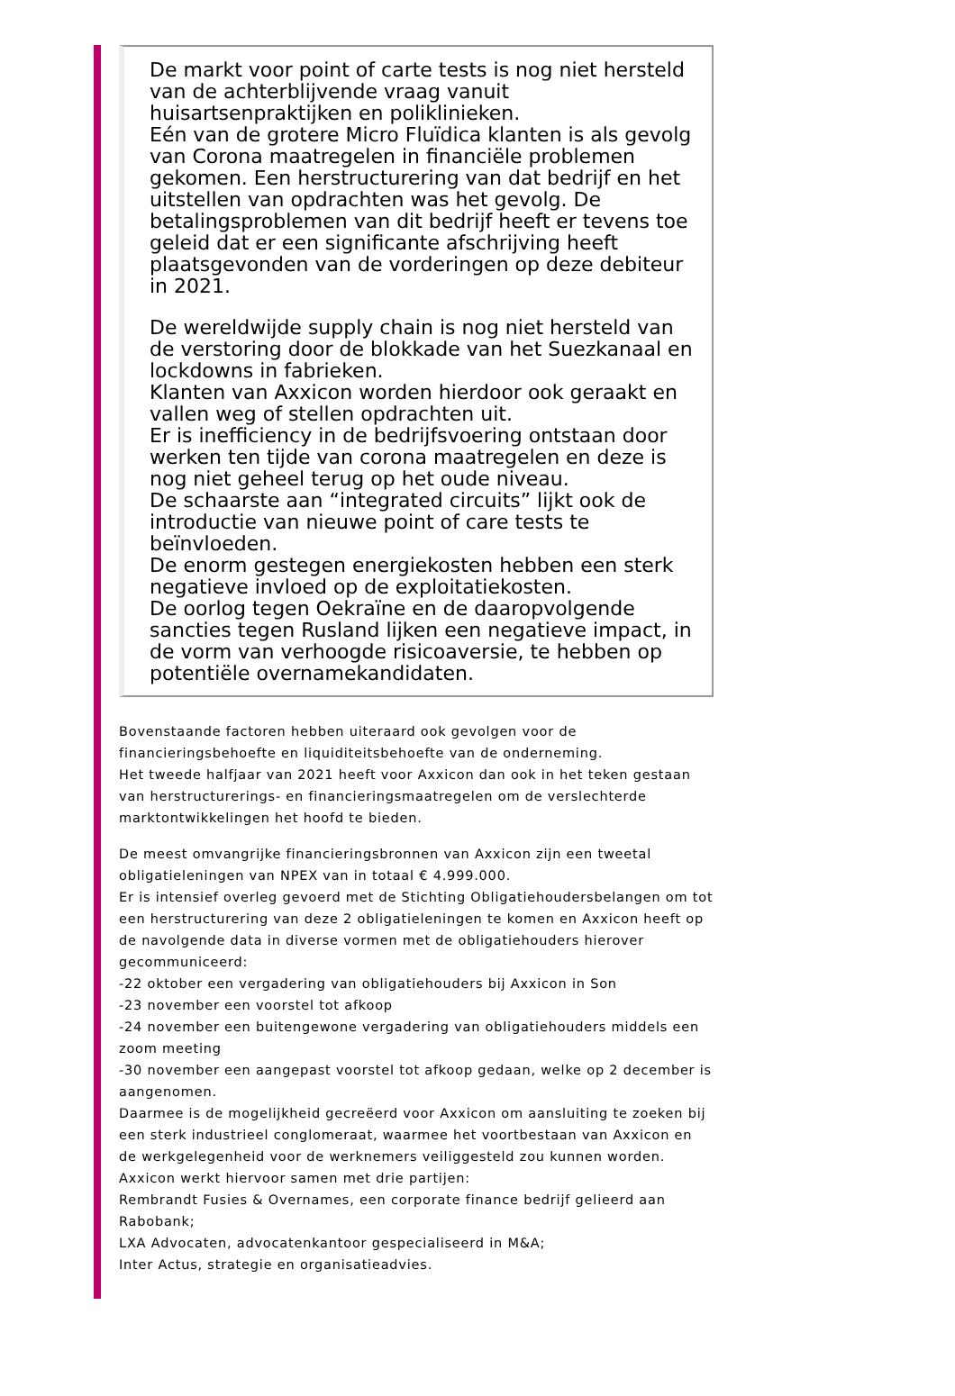De markt voor point of carte tests is nog niet hersteld van de achterblijvende vraag vanuit huisartsenpraktijken en poliklinieken.
Eén van de grotere Micro Fluïdica klanten is als gevolg van Corona maatregelen in financiële problemen gekomen. Een herstructurering van dat bedrijf en het uitstellen van opdrachten was het gevolg. De betalingsproblemen van dit bedrijf heeft er tevens toe geleid dat er een significante afschrijving heeft plaatsgevonden van de vorderingen op deze debiteur in 2021.
De wereldwijde supply chain is nog niet hersteld van de verstoring door de blokkade van het Suezkanaal en lockdowns in fabrieken.
Klanten van Axxicon worden hierdoor ook geraakt en vallen weg of stellen opdrachten uit.
Er is inefficiency in de bedrijfsvoering ontstaan door werken ten tijde van corona maatregelen en deze is nog niet geheel terug op het oude niveau.
De schaarste aan “integrated circuits” lijkt ook de introductie van nieuwe point of care tests te beïnvloeden.
De enorm gestegen energiekosten hebben een sterk negatieve invloed op de exploitatiekosten.
De oorlog tegen Oekraïne en de daaropvolgende sancties tegen Rusland lijken een negatieve impact, in de vorm van verhoogde risicoaversie, te hebben op potentiële overnamekandidaten.
Bovenstaande factoren hebben uiteraard ook gevolgen voor de financieringsbehoefte en liquiditeitsbehoefte van de onderneming.
Het tweede halfjaar van 2021 heeft voor Axxicon dan ook in het teken gestaan van herstructurerings- en financieringsmaatregelen om de verslechterde marktontwikkelingen het hoofd te bieden.
De meest omvangrijke financieringsbronnen van Axxicon zijn een tweetal obligatieleningen van NPEX van in totaal € 4.999.000.
Er is intensief overleg gevoerd met de Stichting Obligatiehoudersbelangen om tot een herstructurering van deze 2 obligatieleningen te komen en Axxicon heeft op de navolgende data in diverse vormen met de obligatiehouders hierover gecommuniceerd:
-22 oktober een vergadering van obligatiehouders bij Axxicon in Son
-23 november een voorstel tot afkoop
-24 november een buitengewone vergadering van obligatiehouders middels een zoom meeting
-30 november een aangepast voorstel tot afkoop gedaan, welke op 2 december is aangenomen.
Daarmee is de mogelijkheid gecreëerd voor Axxicon om aansluiting te zoeken bij een sterk industrieel conglomeraat, waarmee het voortbestaan van Axxicon en de werkgelegenheid voor de werknemers veiliggesteld zou kunnen worden. Axxicon werkt hiervoor samen met drie partijen:
Rembrandt Fusies & Overnames, een corporate finance bedrijf gelieerd aan Rabobank;
LXA Advocaten, advocatenkantoor gespecialiseerd in M&A;
Inter Actus, strategie en organisatieadvies.